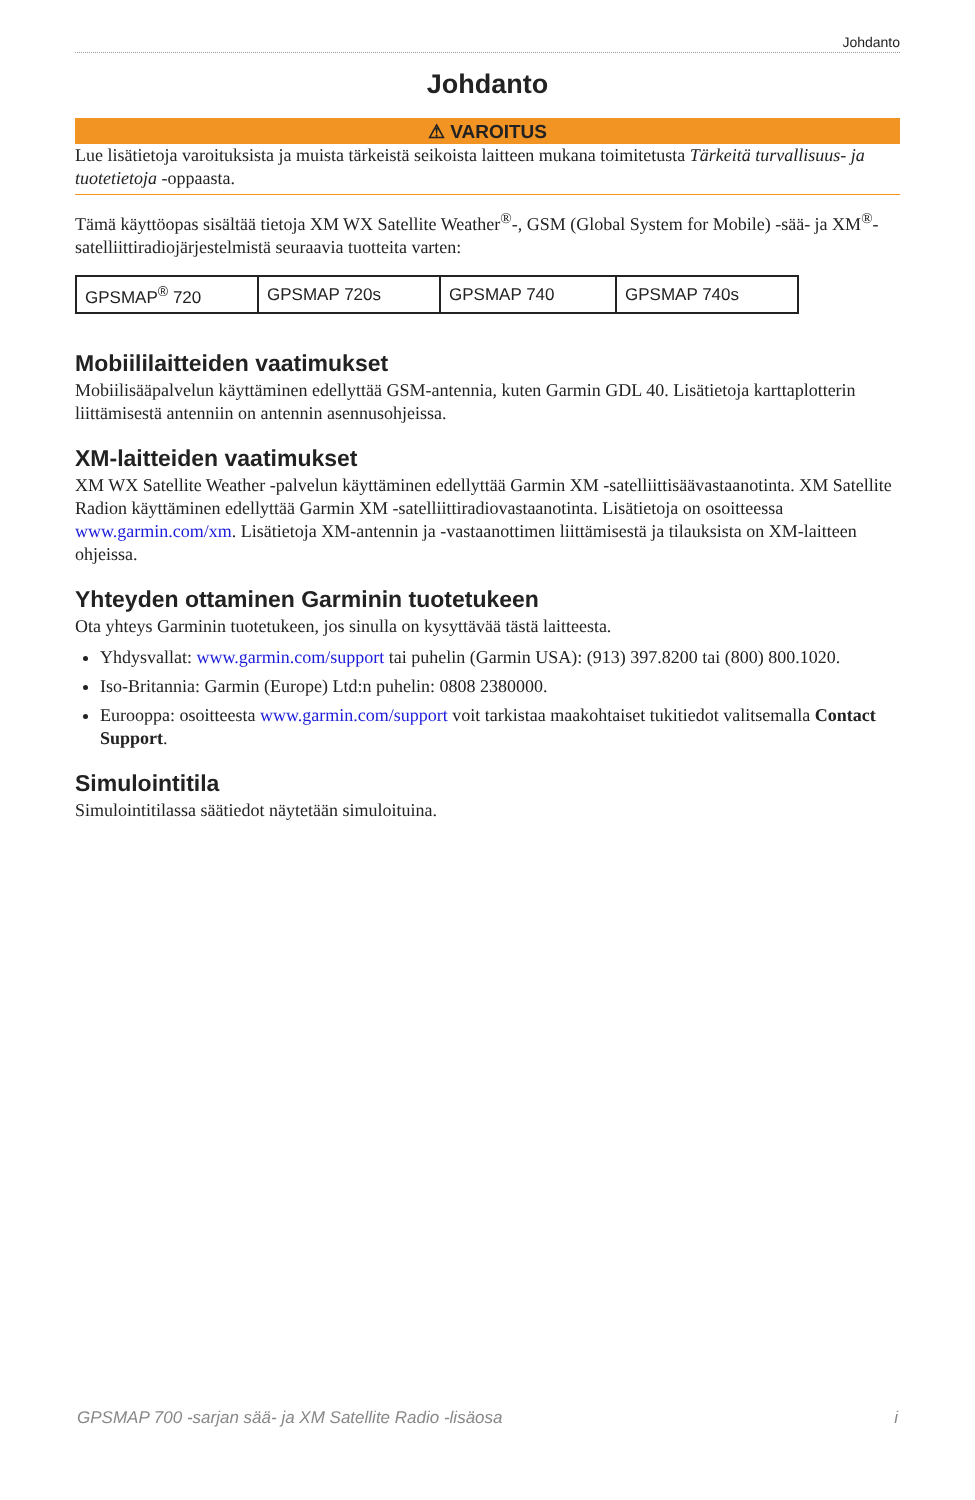Johdanto
Johdanto
⚠ VAROITUS
Lue lisätietoja varoituksista ja muista tärkeistä seikoista laitteen mukana toimitetusta Tärkeitä turvallisuus- ja tuotetietoja -oppaasta.
Tämä käyttöopas sisältää tietoja XM WX Satellite Weather<sup>®</sup>-, GSM (Global System for Mobile) -sää- ja XM<sup>®</sup>-satelliittiradiojärjestelmistä seuraavia tuotteita varten:
| GPSMAP<sup>®</sup> 720 | GPSMAP 720s | GPSMAP 740 | GPSMAP 740s |
Mobiililaitteiden vaatimukset
Mobiilisääpalvelun käyttäminen edellyttää GSM-antennia, kuten Garmin GDL 40. Lisätietoja karttaplotterin liittämisestä antenniin on antennin asennusohjeissa.
XM-laitteiden vaatimukset
XM WX Satellite Weather -palvelun käyttäminen edellyttää Garmin XM -satelliittisäävastaanotinta. XM Satellite Radion käyttäminen edellyttää Garmin XM -satelliittiradiovastaanotinta. Lisätietoja on osoitteessa www.garmin.com/xm. Lisätietoja XM-antennin ja -vastaanottimen liittämisestä ja tilauksista on XM-laitteen ohjeissa.
Yhteyden ottaminen Garminin tuotetukeen
Ota yhteys Garminin tuotetukeen, jos sinulla on kysyttävää tästä laitteesta.
Yhdysvallat: www.garmin.com/support tai puhelin (Garmin USA): (913) 397.8200 tai (800) 800.1020.
Iso-Britannia: Garmin (Europe) Ltd:n puhelin: 0808 2380000.
Eurooppa: osoitteesta www.garmin.com/support voit tarkistaa maakohtaiset tukitiedot valitsemalla Contact Support.
Simulointitila
Simulointitilassa säätiedot näytetään simuloituina.
GPSMAP 700 -sarjan sää- ja XM Satellite Radio -lisäosa i